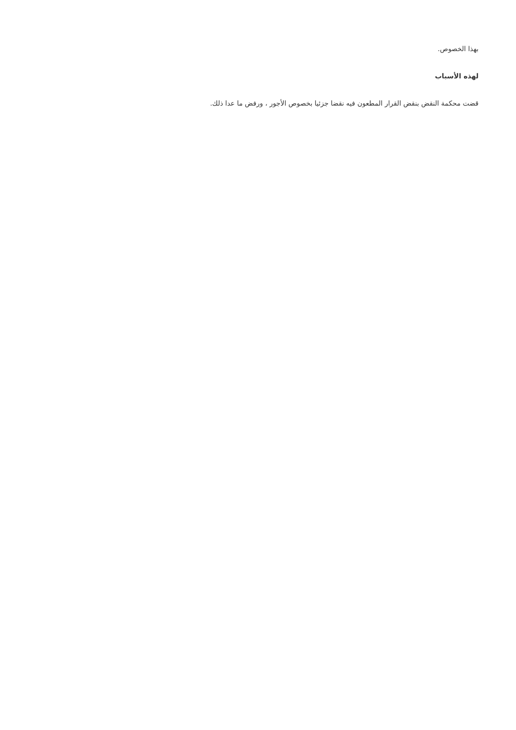بهذا الخصوص.
لهذه الأسباب
قضت محكمة النقض بنقض القرار المطعون فيه نقضا جزئيا بخصوص الأجور ، ورفض ما عدا ذلك.